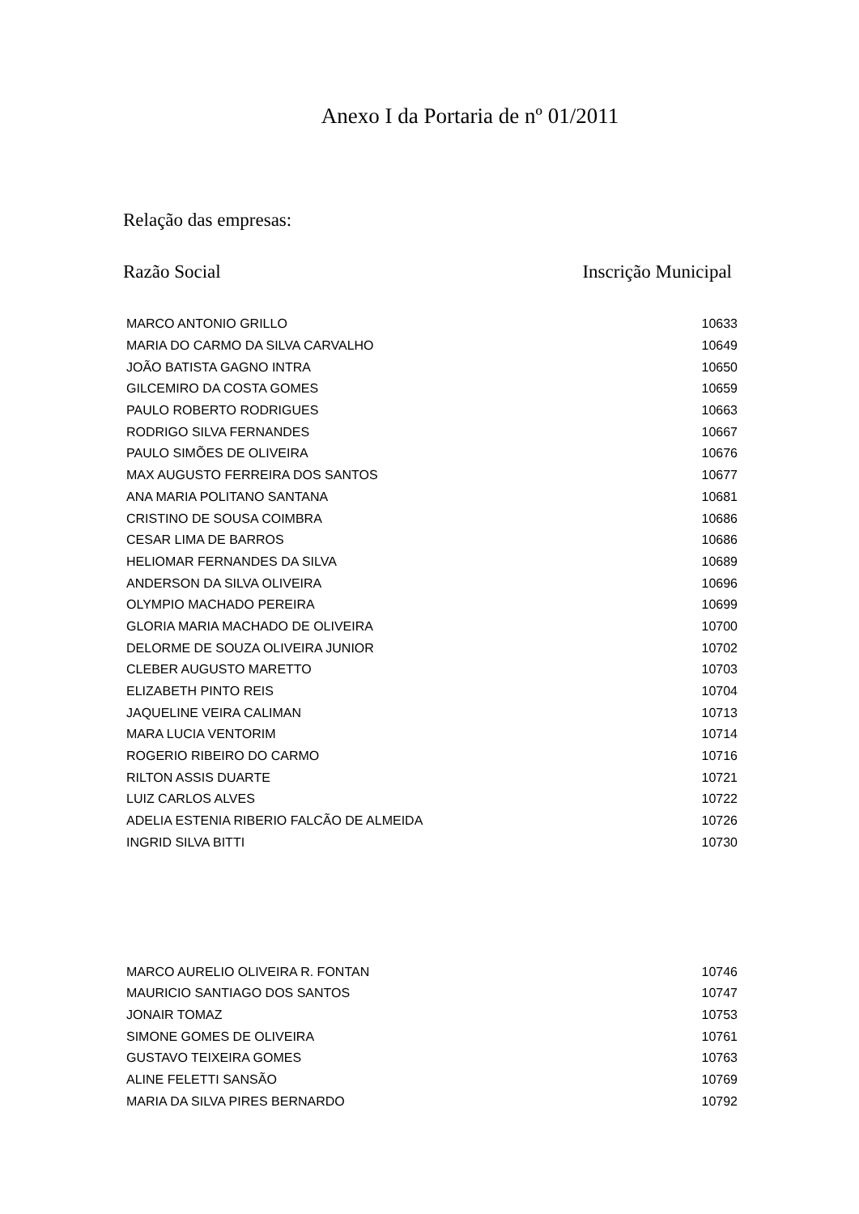Anexo I da Portaria de nº 01/2011
Relação das empresas:
Razão Social Inscrição Municipal
| MARCO ANTONIO GRILLO | 10633 |
| MARIA DO CARMO DA SILVA CARVALHO | 10649 |
| JOÃO BATISTA GAGNO INTRA | 10650 |
| GILCEMIRO DA COSTA GOMES | 10659 |
| PAULO ROBERTO RODRIGUES | 10663 |
| RODRIGO SILVA FERNANDES | 10667 |
| PAULO SIMÕES DE OLIVEIRA | 10676 |
| MAX AUGUSTO FERREIRA DOS SANTOS | 10677 |
| ANA MARIA POLITANO SANTANA | 10681 |
| CRISTINO DE SOUSA COIMBRA | 10686 |
| CESAR LIMA DE BARROS | 10686 |
| HELIOMAR FERNANDES DA SILVA | 10689 |
| ANDERSON DA SILVA OLIVEIRA | 10696 |
| OLYMPIO MACHADO PEREIRA | 10699 |
| GLORIA MARIA MACHADO DE OLIVEIRA | 10700 |
| DELORME DE SOUZA OLIVEIRA JUNIOR | 10702 |
| CLEBER AUGUSTO MARETTO | 10703 |
| ELIZABETH PINTO REIS | 10704 |
| JAQUELINE VEIRA CALIMAN | 10713 |
| MARA LUCIA VENTORIM | 10714 |
| ROGERIO RIBEIRO DO CARMO | 10716 |
| RILTON ASSIS DUARTE | 10721 |
| LUIZ CARLOS ALVES | 10722 |
| ADELIA ESTENIA RIBERIO FALCÃO DE ALMEIDA | 10726 |
| INGRID SILVA BITTI | 10730 |
| MARCO AURELIO OLIVEIRA R. FONTAN | 10746 |
| MAURICIO SANTIAGO DOS SANTOS | 10747 |
| JONAIR TOMAZ | 10753 |
| SIMONE GOMES DE OLIVEIRA | 10761 |
| GUSTAVO TEIXEIRA GOMES | 10763 |
| ALINE FELETTI SANSÃO | 10769 |
| MARIA DA SILVA PIRES BERNARDO | 10792 |